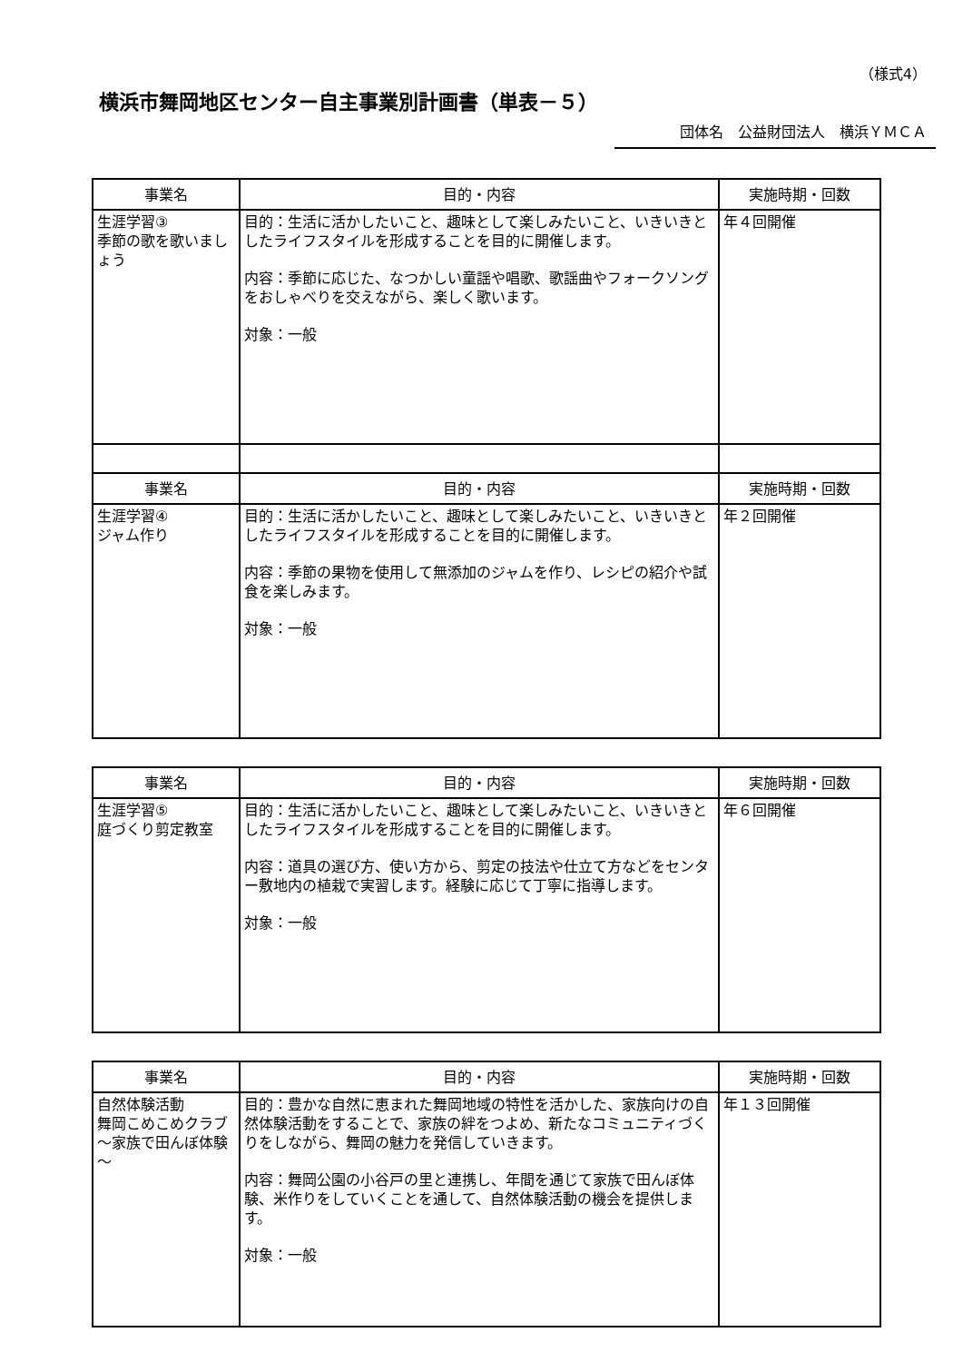（様式4）
横浜市舞岡地区センター自主事業別計画書（単表－５）
団体名　公益財団法人　横浜ＹＭＣＡ
| 事業名 | 目的・内容 | 実施時期・回数 |
| --- | --- | --- |
| 生涯学習③ 季節の歌を歌いましょう | 目的：生活に活かしたいこと、趣味として楽しみたいこと、いきいきとしたライフスタイルを形成することを目的に開催します。 内容：季節に応じた、なつかしい童謡や唱歌、歌謡曲やフォークソングをおしゃべりを交えながら、楽しく歌います。 対象：一般 | 年４回開催 |
| 事業名 | 目的・内容 | 実施時期・回数 |
| 生涯学習④ ジャム作り | 目的：生活に活かしたいこと、趣味として楽しみたいこと、いきいきとしたライフスタイルを形成することを目的に開催します。 内容：季節の果物を使用して無添加のジャムを作り、レシピの紹介や試食を楽しみます。 対象：一般 | 年２回開催 |
| 事業名 | 目的・内容 | 実施時期・回数 |
| --- | --- | --- |
| 生涯学習⑤ 庭づくり剪定教室 | 目的：生活に活かしたいこと、趣味として楽しみたいこと、いきいきとしたライフスタイルを形成することを目的に開催します。 内容：道具の選び方、使い方から、剪定の技法や仕立て方などをセンター敷地内の植栽で実習します。経験に応じて丁寧に指導します。 対象：一般 | 年６回開催 |
| 事業名 | 目的・内容 | 実施時期・回数 |
| --- | --- | --- |
| 自然体験活動 舞岡こめこめクラブ～家族で田んぼ体験～ | 目的：豊かな自然に恵まれた舞岡地域の特性を活かした、家族向けの自然体験活動をすることで、家族の絆をつよめ、新たなコミュニティづくりをしながら、舞岡の魅力を発信していきます。 内容：舞岡公園の小谷戸の里と連携し、年間を通じて家族で田んぼ体験、米作りをしていくことを通して、自然体験活動の機会を提供します。 対象：一般 | 年１３回開催 |